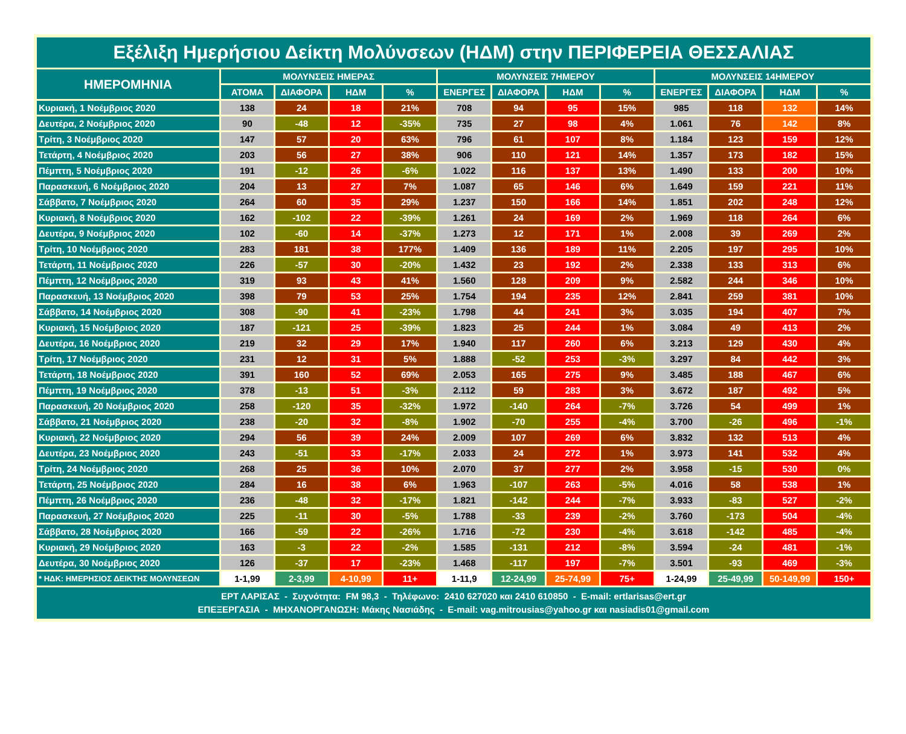| Εξέλιξη Ημερήσιου Δείκτη Μολύνσεων (ΗΔΜ) στην ΠΕΡΙΦΕΡΕΙΑ ΘΕΣΣΑΛΙΑΣ | | | | | | | | | | | | |
| --- | --- | --- | --- | --- | --- | --- | --- | --- | --- | --- | --- | --- |
| ΗΜΕΡΟΜΗΝΙΑ | ΜΟΛΥΝΣΕΙΣ ΗΜΕΡΑΣ | | | | ΜΟΛΥΝΣΕΙΣ 7ΗΜΕΡΟΥ | | | | ΜΟΛΥΝΣΕΙΣ 14ΗΜΕΡΟΥ | | | |
| | ΑΤΟΜΑ | ΔΙΑΦΟΡΑ | ΗΔΜ | % | ΕΝΕΡΓΕΣ | ΔΙΑΦΟΡΑ | ΗΔΜ | % | ΕΝΕΡΓΕΣ | ΔΙΑΦΟΡΑ | ΗΔΜ | % |
| Κυριακή, 1 Νοέμβριος 2020 | 138 | 24 | 18 | 21% | 708 | 94 | 95 | 15% | 985 | 118 | 132 | 14% |
| Δευτέρα, 2 Νοέμβριος 2020 | 90 | -48 | 12 | -35% | 735 | 27 | 98 | 4% | 1.061 | 76 | 142 | 8% |
| Τρίτη, 3 Νοέμβριος 2020 | 147 | 57 | 20 | 63% | 796 | 61 | 107 | 8% | 1.184 | 123 | 159 | 12% |
| Τετάρτη, 4 Νοέμβριος 2020 | 203 | 56 | 27 | 38% | 906 | 110 | 121 | 14% | 1.357 | 173 | 182 | 15% |
| Πέμπτη, 5 Νοέμβριος 2020 | 191 | -12 | 26 | -6% | 1.022 | 116 | 137 | 13% | 1.490 | 133 | 200 | 10% |
| Παρασκευή, 6 Νοέμβριος 2020 | 204 | 13 | 27 | 7% | 1.087 | 65 | 146 | 6% | 1.649 | 159 | 221 | 11% |
| Σάββατο, 7 Νοέμβριος 2020 | 264 | 60 | 35 | 29% | 1.237 | 150 | 166 | 14% | 1.851 | 202 | 248 | 12% |
| Κυριακή, 8 Νοέμβριος 2020 | 162 | -102 | 22 | -39% | 1.261 | 24 | 169 | 2% | 1.969 | 118 | 264 | 6% |
| Δευτέρα, 9 Νοέμβριος 2020 | 102 | -60 | 14 | -37% | 1.273 | 12 | 171 | 1% | 2.008 | 39 | 269 | 2% |
| Τρίτη, 10 Νοέμβριος 2020 | 283 | 181 | 38 | 177% | 1.409 | 136 | 189 | 11% | 2.205 | 197 | 295 | 10% |
| Τετάρτη, 11 Νοέμβριος 2020 | 226 | -57 | 30 | -20% | 1.432 | 23 | 192 | 2% | 2.338 | 133 | 313 | 6% |
| Πέμπτη, 12 Νοέμβριος 2020 | 319 | 93 | 43 | 41% | 1.560 | 128 | 209 | 9% | 2.582 | 244 | 346 | 10% |
| Παρασκευή, 13 Νοέμβριος 2020 | 398 | 79 | 53 | 25% | 1.754 | 194 | 235 | 12% | 2.841 | 259 | 381 | 10% |
| Σάββατο, 14 Νοέμβριος 2020 | 308 | -90 | 41 | -23% | 1.798 | 44 | 241 | 3% | 3.035 | 194 | 407 | 7% |
| Κυριακή, 15 Νοέμβριος 2020 | 187 | -121 | 25 | -39% | 1.823 | 25 | 244 | 1% | 3.084 | 49 | 413 | 2% |
| Δευτέρα, 16 Νοέμβριος 2020 | 219 | 32 | 29 | 17% | 1.940 | 117 | 260 | 6% | 3.213 | 129 | 430 | 4% |
| Τρίτη, 17 Νοέμβριος 2020 | 231 | 12 | 31 | 5% | 1.888 | -52 | 253 | -3% | 3.297 | 84 | 442 | 3% |
| Τετάρτη, 18 Νοέμβριος 2020 | 391 | 160 | 52 | 69% | 2.053 | 165 | 275 | 9% | 3.485 | 188 | 467 | 6% |
| Πέμπτη, 19 Νοέμβριος 2020 | 378 | -13 | 51 | -3% | 2.112 | 59 | 283 | 3% | 3.672 | 187 | 492 | 5% |
| Παρασκευή, 20 Νοέμβριος 2020 | 258 | -120 | 35 | -32% | 1.972 | -140 | 264 | -7% | 3.726 | 54 | 499 | 1% |
| Σάββατο, 21 Νοέμβριος 2020 | 238 | -20 | 32 | -8% | 1.902 | -70 | 255 | -4% | 3.700 | -26 | 496 | -1% |
| Κυριακή, 22 Νοέμβριος 2020 | 294 | 56 | 39 | 24% | 2.009 | 107 | 269 | 6% | 3.832 | 132 | 513 | 4% |
| Δευτέρα, 23 Νοέμβριος 2020 | 243 | -51 | 33 | -17% | 2.033 | 24 | 272 | 1% | 3.973 | 141 | 532 | 4% |
| Τρίτη, 24 Νοέμβριος 2020 | 268 | 25 | 36 | 10% | 2.070 | 37 | 277 | 2% | 3.958 | -15 | 530 | 0% |
| Τετάρτη, 25 Νοέμβριος 2020 | 284 | 16 | 38 | 6% | 1.963 | -107 | 263 | -5% | 4.016 | 58 | 538 | 1% |
| Πέμπτη, 26 Νοέμβριος 2020 | 236 | -48 | 32 | -17% | 1.821 | -142 | 244 | -7% | 3.933 | -83 | 527 | -2% |
| Παρασκευή, 27 Νοέμβριος 2020 | 225 | -11 | 30 | -5% | 1.788 | -33 | 239 | -2% | 3.760 | -173 | 504 | -4% |
| Σάββατο, 28 Νοέμβριος 2020 | 166 | -59 | 22 | -26% | 1.716 | -72 | 230 | -4% | 3.618 | -142 | 485 | -4% |
| Κυριακή, 29 Νοέμβριος 2020 | 163 | -3 | 22 | -2% | 1.585 | -131 | 212 | -8% | 3.594 | -24 | 481 | -1% |
| Δευτέρα, 30 Νοέμβριος 2020 | 126 | -37 | 17 | -23% | 1.468 | -117 | 197 | -7% | 3.501 | -93 | 469 | -3% |
| * ΗΔΚ: ΗΜΕΡΗΣΙΟΣ ΔΕΙΚΤΗΣ ΜΟΛΥΝΣΕΩΝ | 1-1,99 | 2-3,99 | 4-10,99 | 11+ | 1-11,9 | 12-24,99 | 25-74,99 | 75+ | 1-24,99 | 25-49,99 | 50-149,99 | 150+ |
| ΕΡΤ ΛΑΡΙΣΑΣ - Συχνότητα: FM 98,3 - Τηλέφωνο: 2410 627020 και 2410 610850 - E-mail: ertlarisas@ert.gr ΕΠΕΞΕΡΓΑΣΙΑ - ΜΗΧΑΝΟΡΓΑΝΩΣΗ: Μάκης Νασιάδης - E-mail: vag.mitrousias@yahoo.gr και nasiadis01@gmail.com | | | | | | | | | | | | |